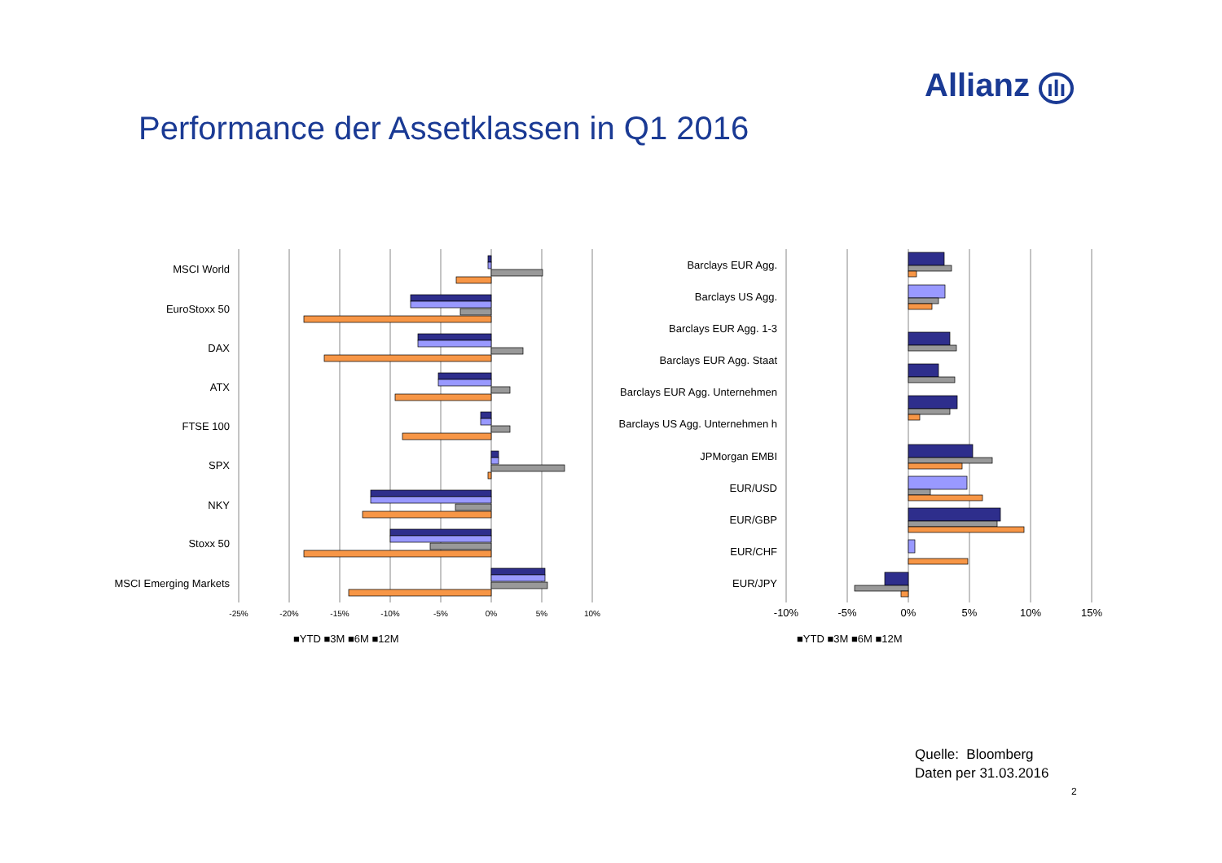Allianz ılı
Performance der Assetklassen in Q1 2016
MSCI World
EuroStoxx 50
DAX
ATX
FTSE 100
SPX
NKY
Stoxx 50
MSCI Emerging Markets
-25%
-20%
-15%
-10%
-5%
0%
5%
10%
■YTD ■3M ■6M ■12M
Barclays EUR Agg.
Barclays US Agg.
Barclays EUR Agg. 1-3
Barclays EUR Agg. Staat
Barclays EUR Agg. Unternehmen
Barclays US Agg. Unternehmen h
JPMorgan EMBI
EUR/USD
EUR/GBP
EUR/CHF
EUR/JPY
-10%
-5%
0%
5%
10%
15%
■YTD ■3M ■6M ■12M
Quelle: Bloomberg
Daten per 31.03.2016
2